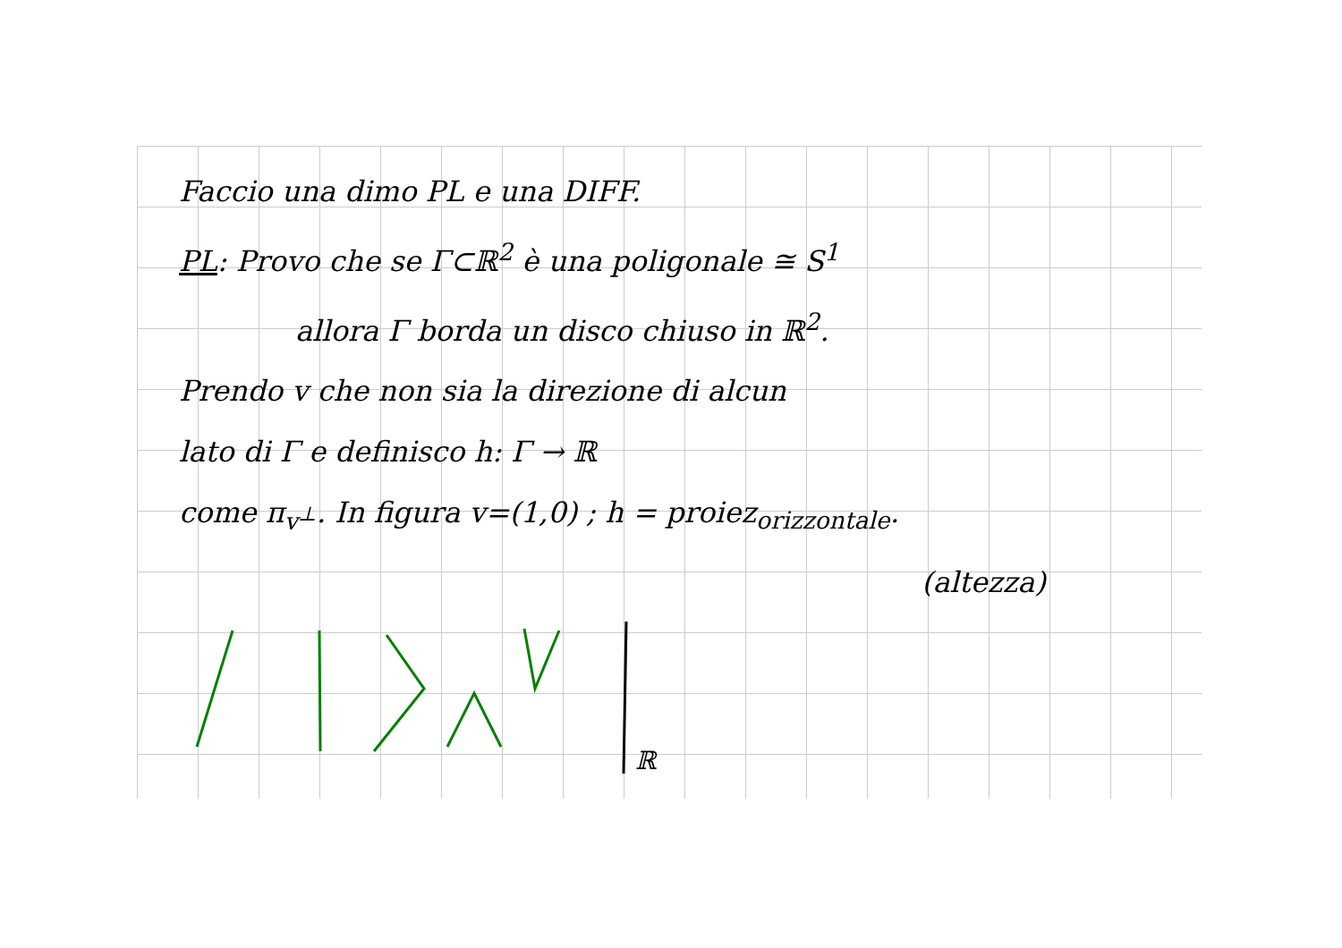Faccio una dimo PL e una DIFF.
PL: Provo che se Γ⊂ℝ<sup>2</sup> è una poligonale ≅ S<sup>1</sup>
allora Γ borda un disco chiuso in ℝ<sup>2</sup>.
Prendo v che non sia la direzione di alcun
lato di Γ e definisco h: Γ → ℝ
come π<sub>v<sup>⊥</sup></sub>. In figura v=(1,0) ; h = proiez<sub>orizzontale</sub>.
(altezza)
ℝ